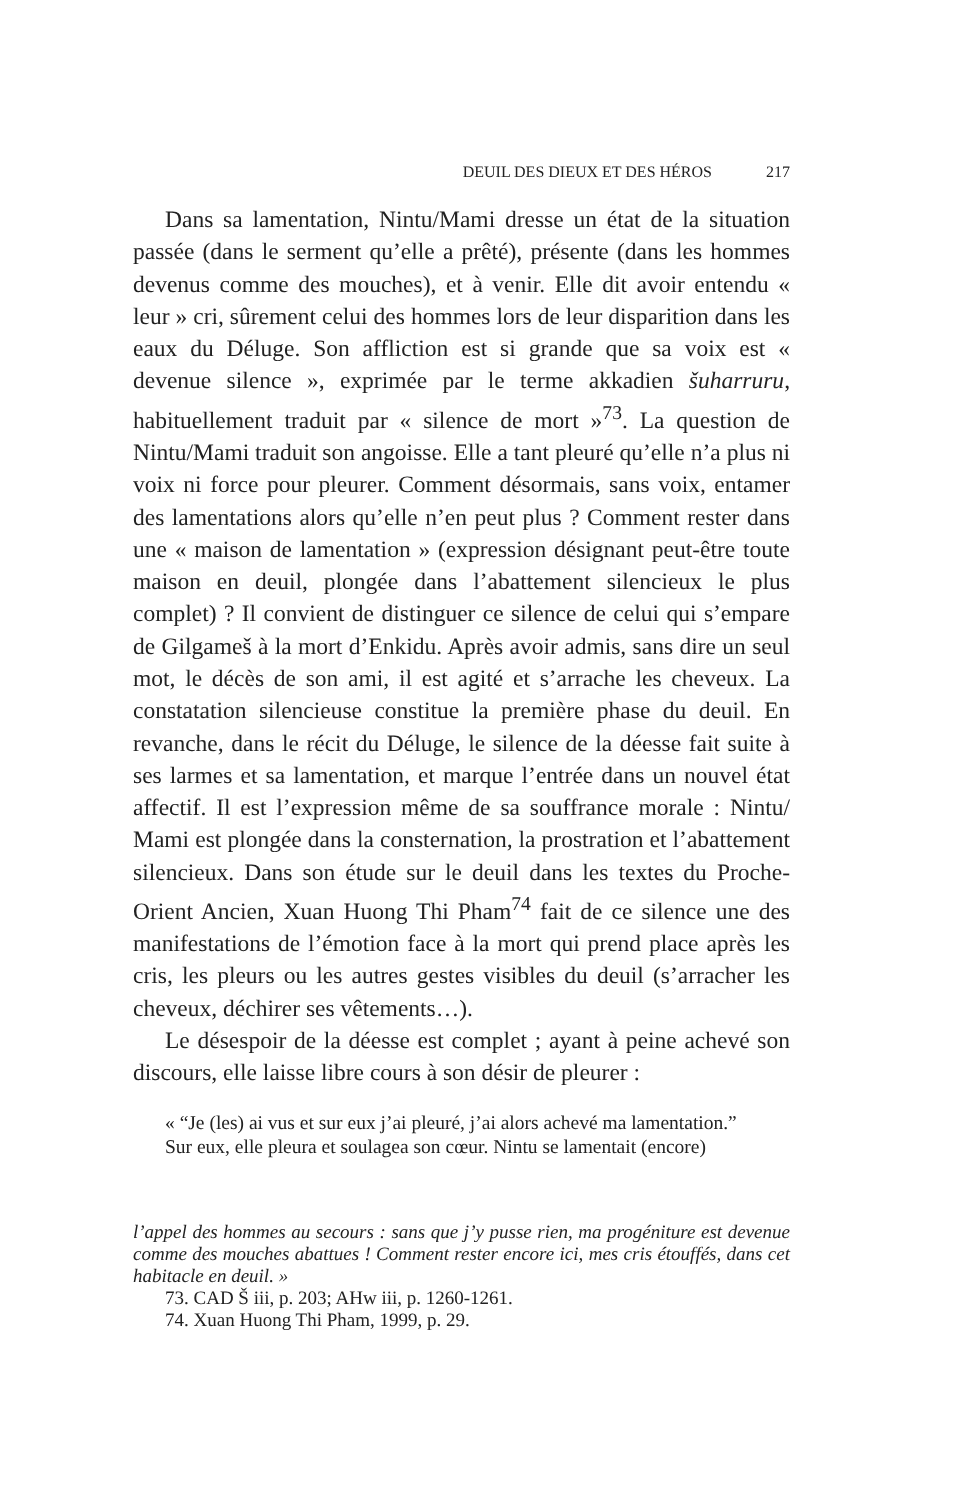DEUIL DES DIEUX ET DES HÉROS 217
Dans sa lamentation, Nintu/Mami dresse un état de la situation passée (dans le serment qu’elle a prêté), présente (dans les hommes devenus comme des mouches), et à venir. Elle dit avoir entendu « leur » cri, sûrement celui des hommes lors de leur disparition dans les eaux du Déluge. Son affliction est si grande que sa voix est « devenue silence », exprimée par le terme akkadien šuharruru, habituellement traduit par « silence de mort »<sup>73</sup>. La question de Nintu/Mami traduit son angoisse. Elle a tant pleuré qu’elle n’a plus ni voix ni force pour pleurer. Comment désormais, sans voix, entamer des lamentations alors qu’elle n’en peut plus ? Comment rester dans une « maison de lamentation » (expression désignant peut-être toute maison en deuil, plongée dans l’abattement silencieux le plus complet) ? Il convient de distinguer ce silence de celui qui s’empare de Gilgameš à la mort d’Enkidu. Après avoir admis, sans dire un seul mot, le décès de son ami, il est agité et s’arrache les cheveux. La constatation silencieuse constitue la première phase du deuil. En revanche, dans le récit du Déluge, le silence de la déesse fait suite à ses larmes et sa lamentation, et marque l’entrée dans un nouvel état affectif. Il est l’expression même de sa souffrance morale : Nintu/ Mami est plongée dans la consternation, la prostration et l’abattement silencieux. Dans son étude sur le deuil dans les textes du Proche-Orient Ancien, Xuan Huong Thi Pham<sup>74</sup> fait de ce silence une des manifestations de l’émotion face à la mort qui prend place après les cris, les pleurs ou les autres gestes visibles du deuil (s’arracher les cheveux, déchirer ses vêtements…).
Le désespoir de la déesse est complet ; ayant à peine achevé son discours, elle laisse libre cours à son désir de pleurer :
« “Je (les) ai vus et sur eux j’ai pleuré, j’ai alors achevé ma lamentation.”
Sur eux, elle pleura et soulagea son cœur. Nintu se lamentait (encore)
l’appel des hommes au secours : sans que j’y pusse rien, ma progéniture est devenue comme des mouches abattues ! Comment rester encore ici, mes cris étouffés, dans cet habitacle en deuil. »
73. CAD Š iii, p. 203; AHw iii, p. 1260-1261.
74. Xuan Huong Thi Pham, 1999, p. 29.